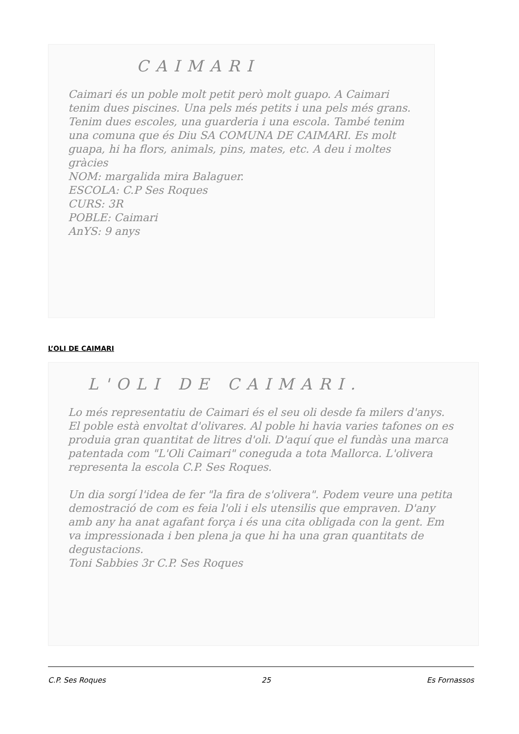CAIMARI
Caimari és un poble molt petit però molt guapo. A Caimari tenim dues piscines. Una pels més petits i una pels més grans. Tenim dues escoles, una guarderia i una escola. També tenim una comuna que és Diu SA COMUNA DE CAIMARI. Es molt guapa, hi ha flors, animals, pins, mates, etc. A deu i moltes gràcies
NOM: margalida mira Balaguer.
ESCOLA: C.P Ses Roques
CURS: 3R
POBLE: Caimari
AnYS: 9 anys
L’OLI DE CAIMARI
L'OLI DE CAIMARI.
Lo més representatiu de Caimari és el seu oli desde fa milers d'anys. El poble està envoltat d'olivares. Al poble hi havia varies tafones on es produia gran quantitat de litres d'oli. D'aquí que el fundàs una marca patentada com "L'Oli Caimari" coneguda a tota Mallorca. L'olivera representa la escola C.P. Ses Roques.
Un dia sorgí l'idea de fer "la fira de s'olivera". Podem veure una petita demostració de com es feia l'oli i els utensilis que empraven. D'any amb any ha anat agafant força i és una cita obligada con la gent. Em va impressionada i ben plena ja que hi ha una gran quantitats de degustacions.
Toni Sabbies 3r C.P. Ses Roques
C.P. Ses Roques 25 Es Fornassos